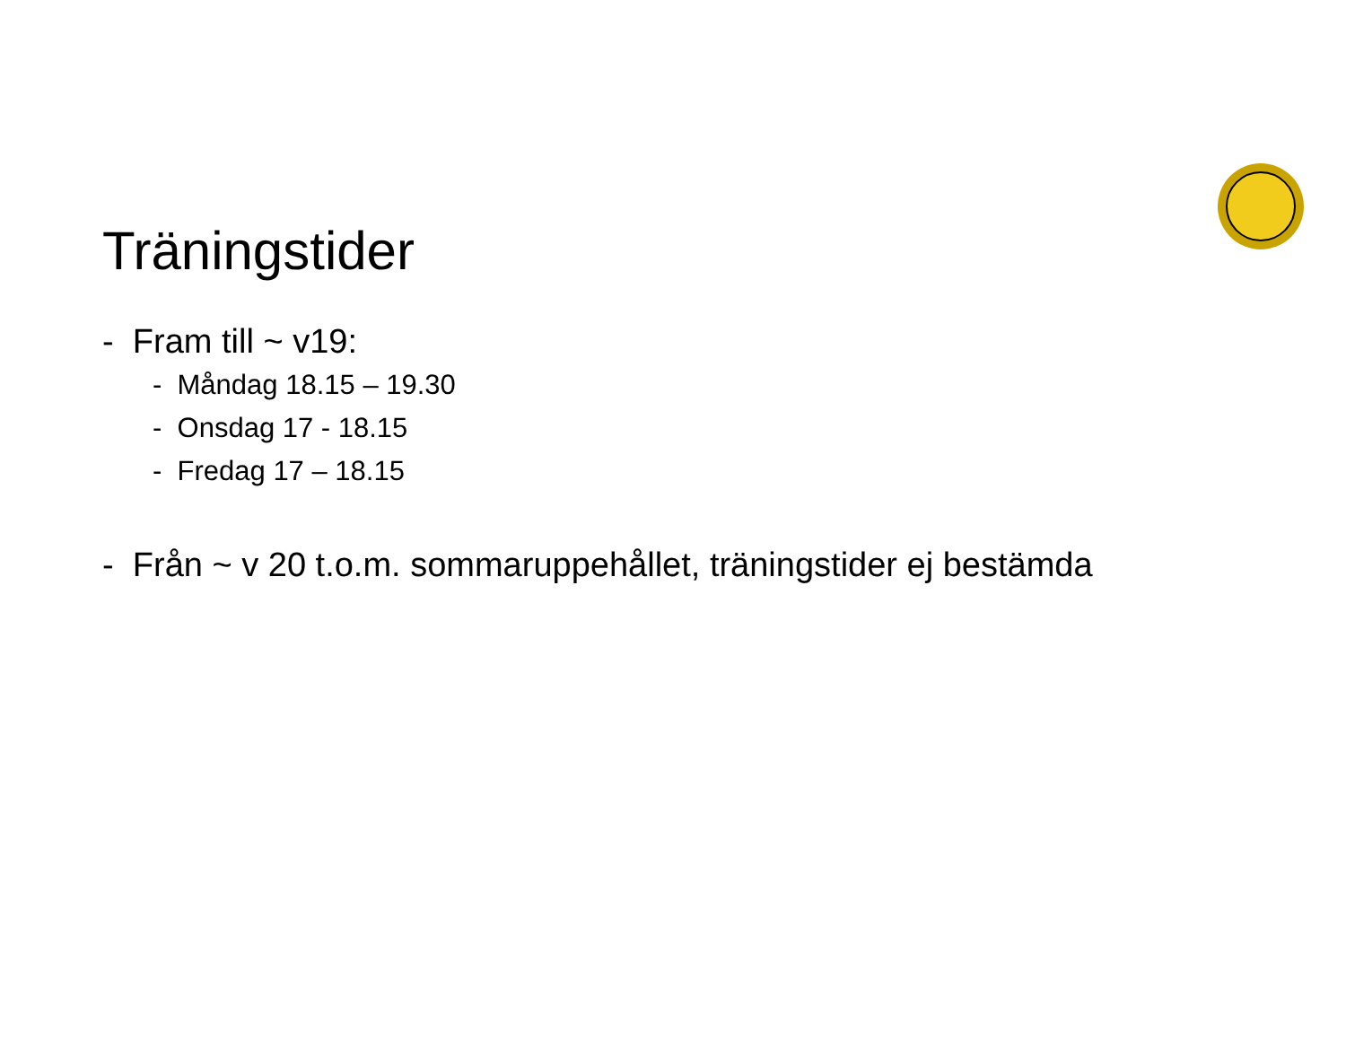Träningstider
- Fram till ~ v19:
- Måndag 18.15 – 19.30
- Onsdag 17 - 18.15
- Fredag 17 – 18.15
- Från ~ v 20 t.o.m. sommaruppehållet, träningstider ej bestämda